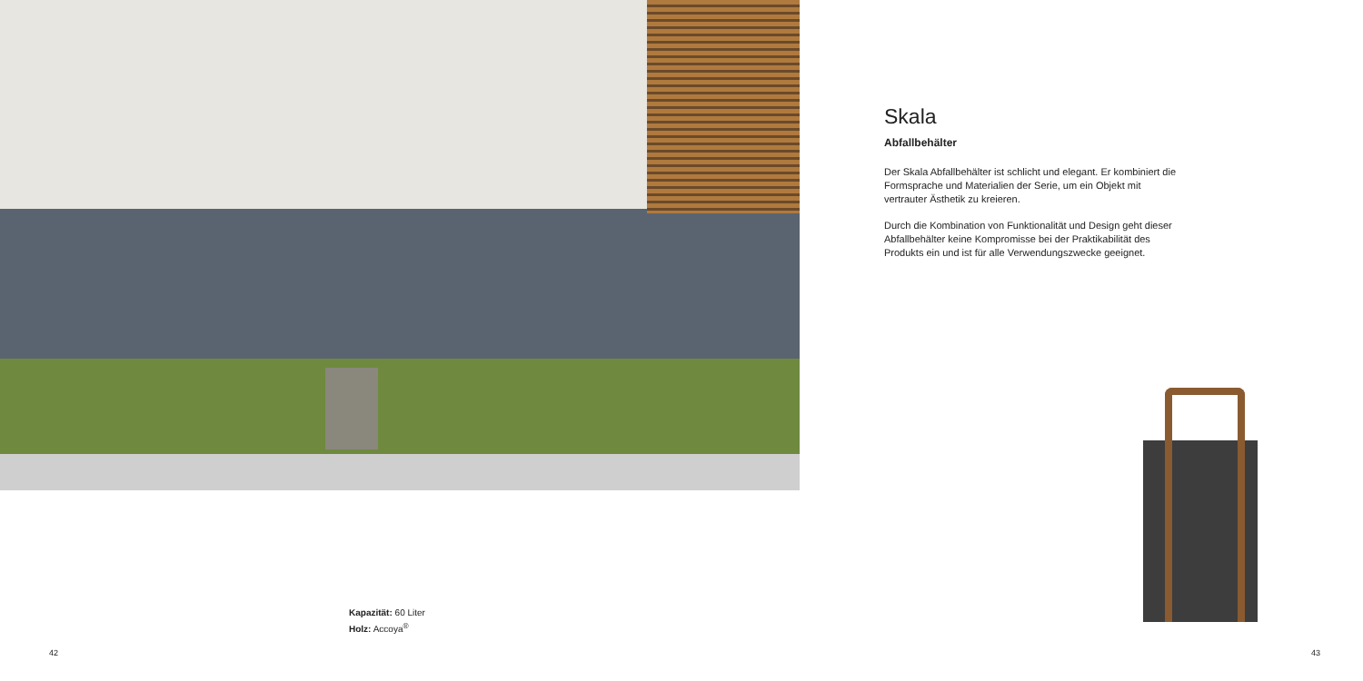Skala
Abfallbehälter
Der Skala Abfallbehälter ist schlicht und elegant. Er kombiniert die Formsprache und Materialien der Serie, um ein Objekt mit vertrauter Ästhetik zu kreieren.
Durch die Kombination von Funktionalität und Design geht dieser Abfallbehälter keine Kompromisse bei der Praktikabilität des Produkts ein und ist für alle Verwendungszwecke geeignet.
Kapazität: 60 Liter
Holz: Accoya<sup>®</sup>
42 43